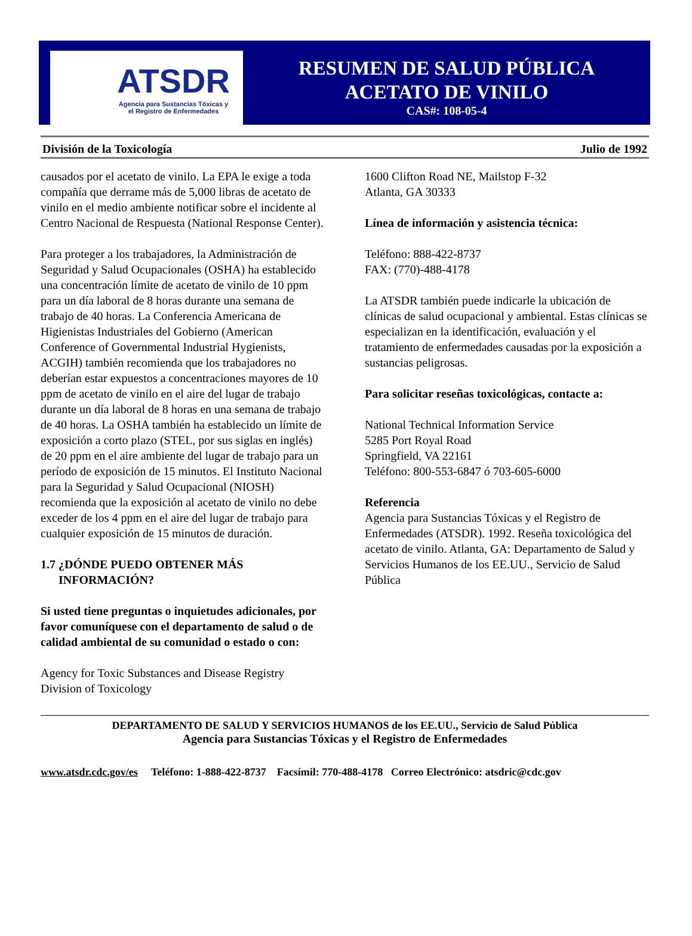ATSDR
Agencia para Sustancias Tóxicas y
el Registro de Enfermedades
RESUMEN DE SALUD PÚBLICA
ACETATO DE VINILO
CAS#: 108-05-4
División de la Toxicología Julio de 1992
causados por el acetato de vinilo. La EPA le exige a toda compañía que derrame más de 5,000 libras de acetato de vinilo en el medio ambiente notificar sobre el incidente al Centro Nacional de Respuesta (National Response Center).
Para proteger a los trabajadores, la Administración de Seguridad y Salud Ocupacionales (OSHA) ha establecido una concentración límite de acetato de vinilo de 10 ppm para un día laboral de 8 horas durante una semana de trabajo de 40 horas. La Conferencia Americana de Higienistas Industriales del Gobierno (American Conference of Governmental Industrial Hygienists, ACGIH) también recomienda que los trabajadores no deberían estar expuestos a concentraciones mayores de 10 ppm de acetato de vinilo en el aire del lugar de trabajo durante un día laboral de 8 horas en una semana de trabajo de 40 horas. La OSHA también ha establecido un límite de exposición a corto plazo (STEL, por sus siglas en inglés) de 20 ppm en el aire ambiente del lugar de trabajo para un período de exposición de 15 minutos. El Instituto Nacional para la Seguridad y Salud Ocupacional (NIOSH) recomienda que la exposición al acetato de vinilo no debe exceder de los 4 ppm en el aire del lugar de trabajo para cualquier exposición de 15 minutos de duración.
1.7 ¿DÓNDE PUEDO OBTENER MÁS
INFORMACIÓN?
Si usted tiene preguntas o inquietudes adicionales, por favor comuníquese con el departamento de salud o de calidad ambiental de su comunidad o estado o con:
Agency for Toxic Substances and Disease Registry
Division of Toxicology
1600 Clifton Road NE, Mailstop F-32
Atlanta, GA 30333
Línea de información y asistencia técnica:
Teléfono: 888-422-8737
FAX: (770)-488-4178
La ATSDR también puede indicarle la ubicación de clínicas de salud ocupacional y ambiental. Estas clínicas se especializan en la identificación, evaluación y el tratamiento de enfermedades causadas por la exposición a sustancias peligrosas.
Para solicitar reseñas toxicológicas, contacte a:
National Technical Information Service
5285 Port Royal Road
Springfield, VA 22161
Teléfono: 800-553-6847 ó 703-605-6000
Referencia
Agencia para Sustancias Tóxicas y el Registro de Enfermedades (ATSDR). 1992. Reseña toxicológica del acetato de vinilo. Atlanta, GA: Departamento de Salud y Servicios Humanos de los EE.UU., Servicio de Salud Pública
DEPARTAMENTO DE SALUD Y SERVICIOS HUMANOS de los EE.UU., Servicio de Salud Pública
Agencia para Sustancias Tóxicas y el Registro de Enfermedades
www.atsdr.cdc.gov/es Teléfono: 1-888-422-8737 Facsímil: 770-488-4178 Correo Electrónico: atsdric@cdc.gov